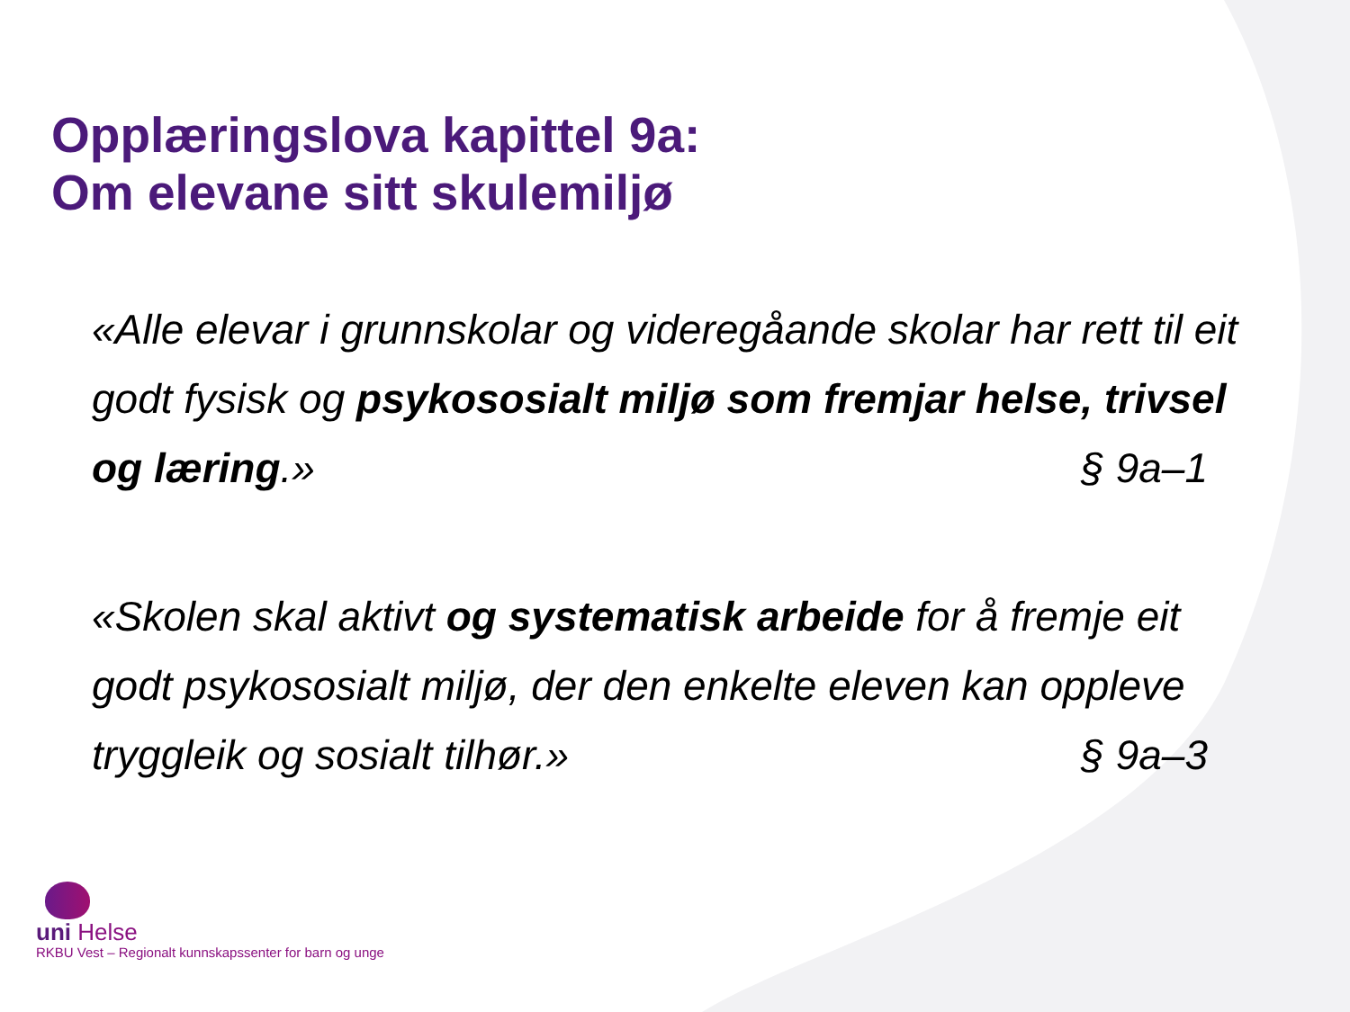Opplæringslova kapittel 9a:
Om elevane sitt skulemiljø
«Alle elevar i grunnskolar og videregåande skolar har rett til eit godt fysisk og psykososialt miljø som fremjar helse, trivsel og læring.» § 9a–1
«Skolen skal aktivt og systematisk arbeide for å fremje eit godt psykososialt miljø, der den enkelte eleven kan oppleve tryggleik og sosialt tilhør.» § 9a–3
uni Helse
RKBU Vest – Regionalt kunnskapssenter for barn og unge